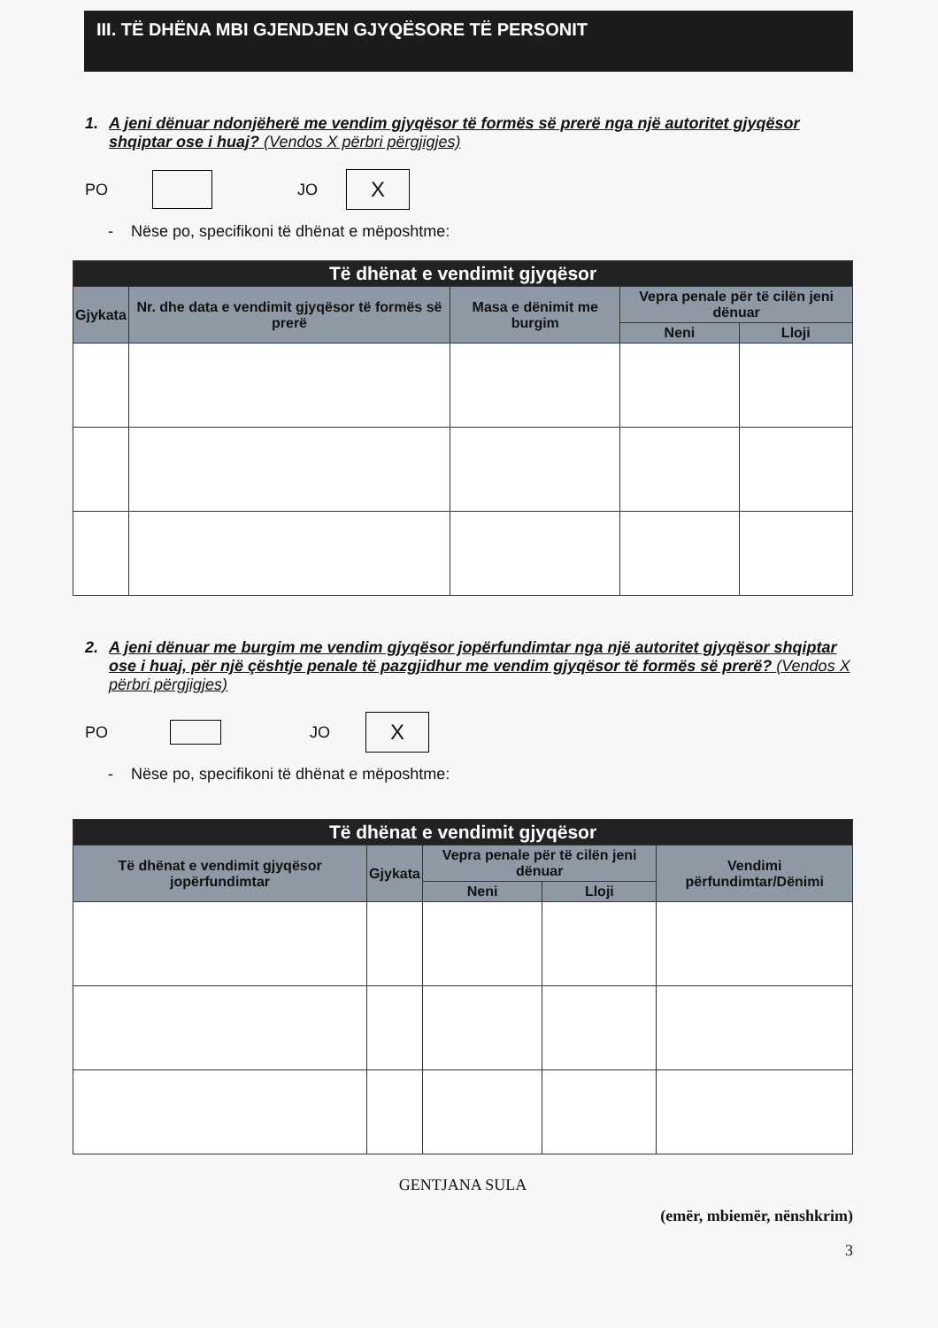III. TË DHËNA MBI GJENDJEN GJYQËSORE TË PERSONIT
1. A jeni dënuar ndonjëherë me vendim gjyqësor të formës së prerë nga një autoritet gjyqësor shqiptar ose i huaj? (Vendos X përbri përgjigjes)
PO JO X
- Nëse po, specifikoni të dhënat e mëposhtme:
| Të dhënat e vendimit gjyqësor | | | | |
| --- | --- | --- | --- | --- |
| Gjykata | Nr. dhe data e vendimit gjyqësor të formës së prerë | Masa e dënimit me burgim | Vepra penale për të cilën jeni dënuar | |
| | | | Neni | Lloji |
2. A jeni dënuar me burgim me vendim gjyqësor jopërfundimtar nga një autoritet gjyqësor shqiptar ose i huaj, për një çështje penale të pazgjidhur me vendim gjyqësor të formës së prerë? (Vendos X përbri përgjigjes)
PO JO X
- Nëse po, specifikoni të dhënat e mëposhtme:
| Të dhënat e vendimit gjyqësor | | | | |
| --- | --- | --- | --- | --- |
| Të dhënat e vendimit gjyqësor jopërfundimtar | Gjykata | Vepra penale për të cilën jeni dënuar | | Vendimi përfundimtar/Dënimi |
| | | Neni | Lloji | |
GENTJANA SULA
(emër, mbiemër, nënshkrim)
3